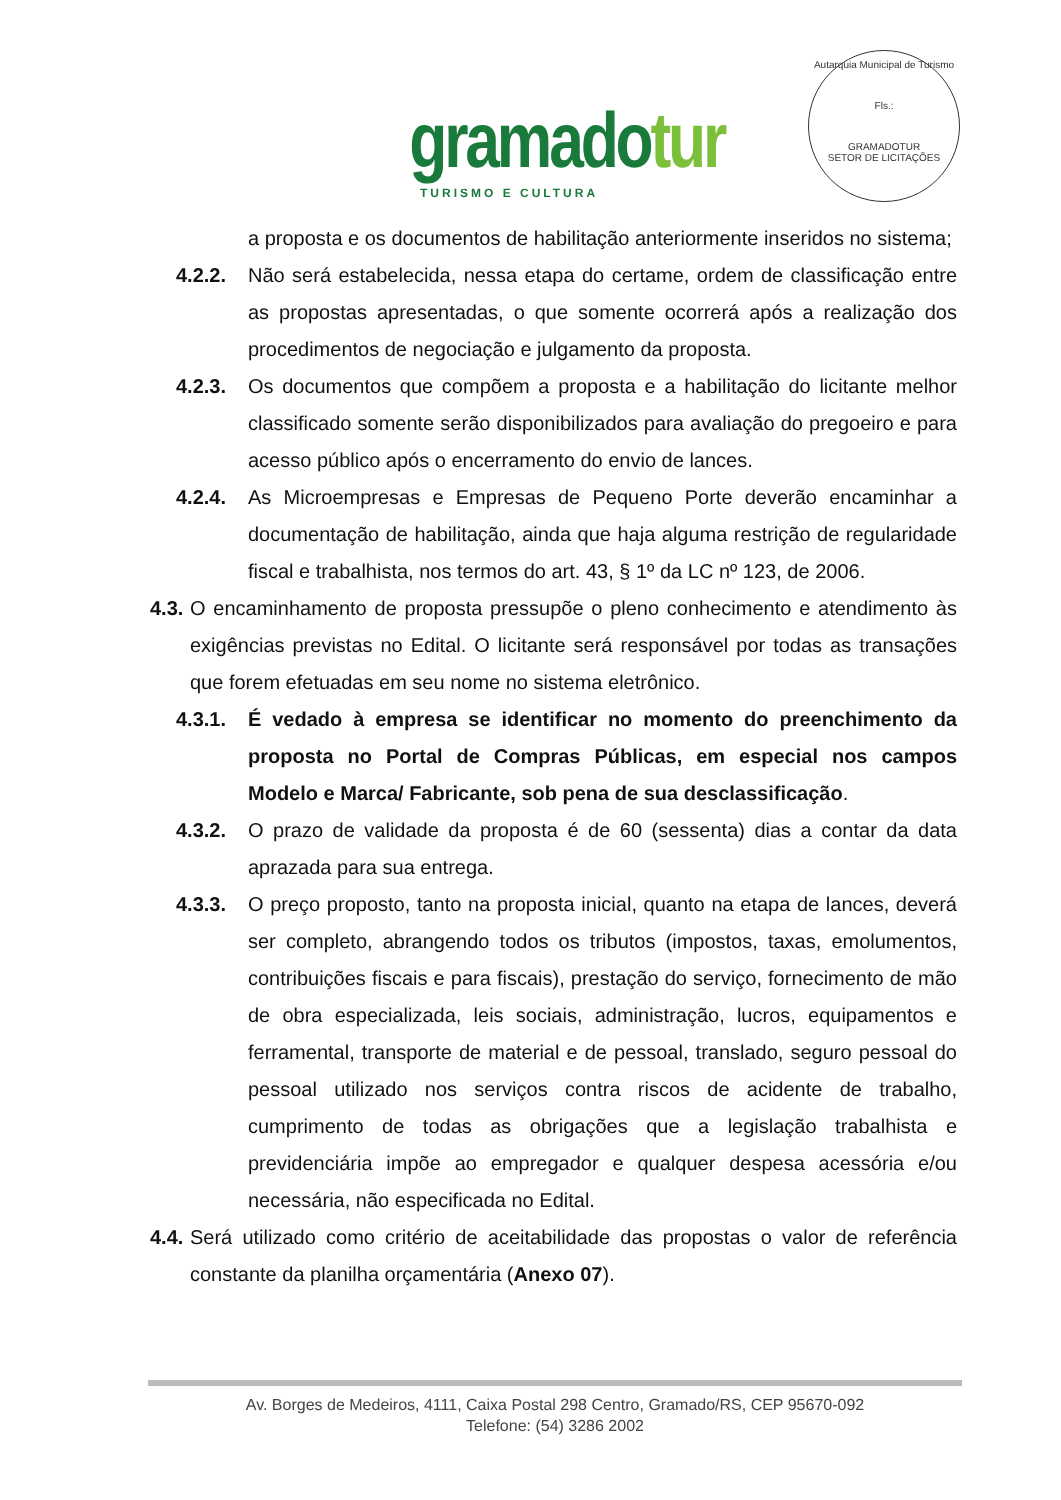gramadotur
TURISMO E CULTURA
Autarquia Municipal de Turismo
Fls.:
GRAMADOTUR
SETOR DE LICITAÇÕES
a proposta e os documentos de habilitação anteriormente inseridos no sistema;
4.2.2. Não será estabelecida, nessa etapa do certame, ordem de classificação entre as propostas apresentadas, o que somente ocorrerá após a realização dos procedimentos de negociação e julgamento da proposta.
4.2.3. Os documentos que compõem a proposta e a habilitação do licitante melhor classificado somente serão disponibilizados para avaliação do pregoeiro e para acesso público após o encerramento do envio de lances.
4.2.4. As Microempresas e Empresas de Pequeno Porte deverão encaminhar a documentação de habilitação, ainda que haja alguma restrição de regularidade fiscal e trabalhista, nos termos do art. 43, § 1º da LC nº 123, de 2006.
4.3. O encaminhamento de proposta pressupõe o pleno conhecimento e atendimento às exigências previstas no Edital. O licitante será responsável por todas as transações que forem efetuadas em seu nome no sistema eletrônico.
4.3.1. É vedado à empresa se identificar no momento do preenchimento da proposta no Portal de Compras Públicas, em especial nos campos Modelo e Marca/ Fabricante, sob pena de sua desclassificação.
4.3.2. O prazo de validade da proposta é de 60 (sessenta) dias a contar da data aprazada para sua entrega.
4.3.3. O preço proposto, tanto na proposta inicial, quanto na etapa de lances, deverá ser completo, abrangendo todos os tributos (impostos, taxas, emolumentos, contribuições fiscais e para fiscais), prestação do serviço, fornecimento de mão de obra especializada, leis sociais, administração, lucros, equipamentos e ferramental, transporte de material e de pessoal, translado, seguro pessoal do pessoal utilizado nos serviços contra riscos de acidente de trabalho, cumprimento de todas as obrigações que a legislação trabalhista e previdenciária impõe ao empregador e qualquer despesa acessória e/ou necessária, não especificada no Edital.
4.4. Será utilizado como critério de aceitabilidade das propostas o valor de referência constante da planilha orçamentária (Anexo 07).
Av. Borges de Medeiros, 4111, Caixa Postal 298 Centro, Gramado/RS, CEP 95670-092
Telefone: (54) 3286 2002